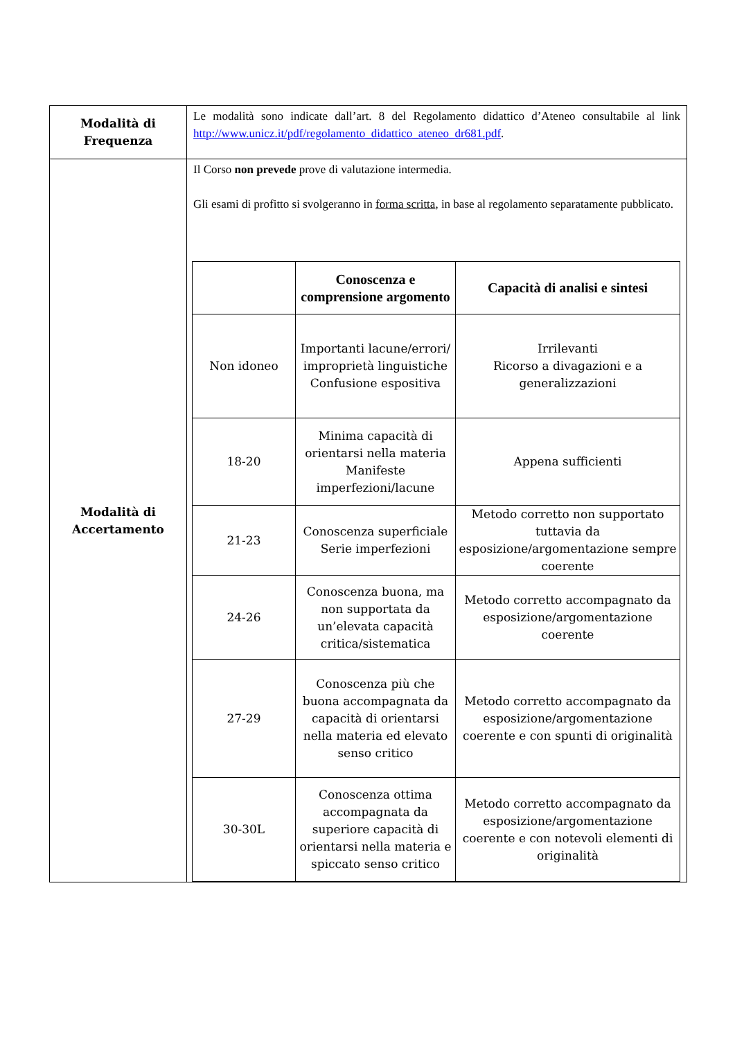| Modalità di Frequenza | Le modalità sono indicate dall’art. 8 del Regolamento didattico d’Ateneo consultabile al link http://www.unicz.it/pdf/regolamento_didattico_ateneo_dr681.pdf . |
| Modalità di Accertamento | Il Corso non prevede prove di valutazione intermedia. Gli esami di profitto si svolgeranno in forma scritta , in base al regolamento separatamente pubblicato. / / Conoscenza e comprensione argomento / Capacità di analisi e sintesi / / --- / --- / --- / / Non idoneo / Importanti lacune/errori/ improprietà linguistiche Confusione espositiva / Irrilevanti Ricorso a divagazioni e a generalizzazioni / / 18-20 / Minima capacità di orientarsi nella materia Manifeste imperfezioni/lacune / Appena sufficienti / / 21-23 / Conoscenza superficiale Serie imperfezioni / Metodo corretto non supportato tuttavia da esposizione/argomentazione sempre coerente / / 24-26 / Conoscenza buona, ma non supportata da un’elevata capacità critica/sistematica / Metodo corretto accompagnato da esposizione/argomentazione coerente / / 27-29 / Conoscenza più che buona accompagnata da capacità di orientarsi nella materia ed elevato senso critico / Metodo corretto accompagnato da esposizione/argomentazione coerente e con spunti di originalità / / 30-30L / Conoscenza ottima accompagnata da superiore capacità di orientarsi nella materia e spiccato senso critico / Metodo corretto accompagnato da esposizione/argomentazione coerente e con notevoli elementi di originalità / |